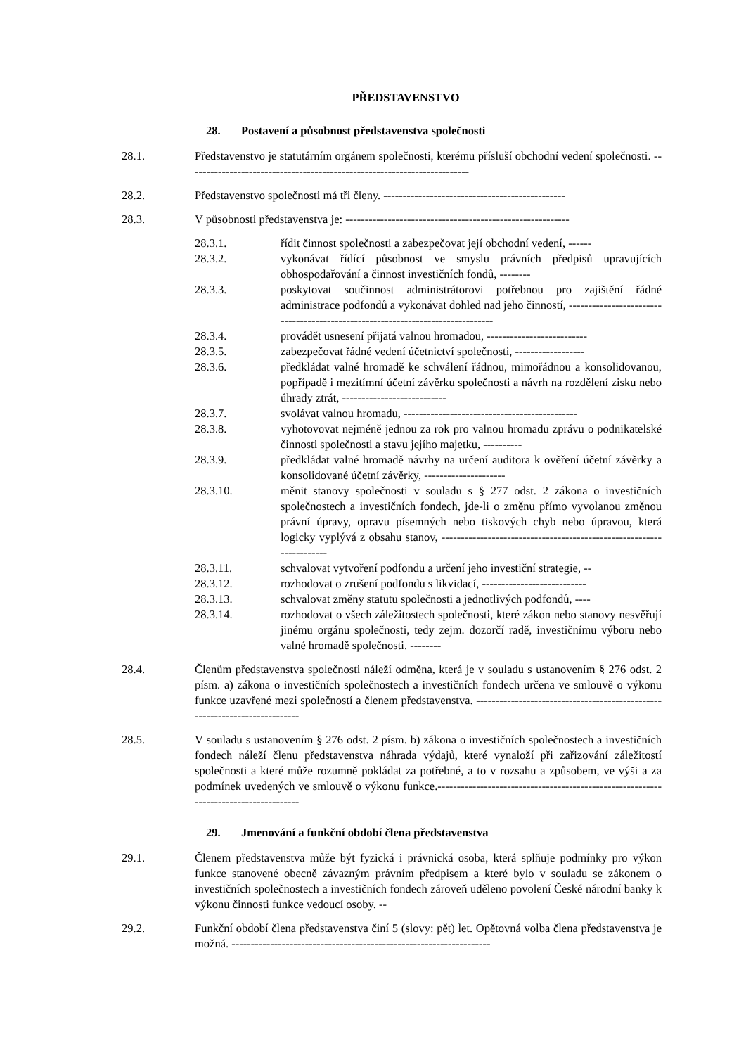PŘEDSTAVENSTVO
28. Postavení a působnost představenstva společnosti
28.1. Představenstvo je statutárním orgánem společnosti, kterému přísluší obchodní vedení společnosti. -------------------------------------------------------------------------
28.2. Představenstvo společnosti má tři členy. -----------------------------------------------
28.3. V působnosti představenstva je: ----------------------------------------------------------
28.3.1. řídit činnost společnosti a zabezpečovat její obchodní vedení, ------
28.3.2. vykonávat řídící působnost ve smyslu právních předpisů upravujících obhospodařování a činnost investičních fondů, --------
28.3.3. poskytovat součinnost administrátorovi potřebnou pro zajištění řádné administrace podfondů a vykonávat dohled nad jeho činností, -------------------------------------------------------------------------------
28.3.4. provádět usnesení přijatá valnou hromadou, --------------------------
28.3.5. zabezpečovat řádné vedení účetnictví společnosti, ------------------
28.3.6. předkládat valné hromadě ke schválení řádnou, mimořádnou a konsolidovanou, popřípadě i mezitímní účetní závěrku společnosti a návrh na rozdělení zisku nebo úhrady ztrát, ---------------------------
28.3.7. svolávat valnou hromadu, ---------------------------------------------
28.3.8. vyhotovovat nejméně jednou za rok pro valnou hromadu zprávu o podnikatelské činnosti společnosti a stavu jejího majetku, ----------
28.3.9. předkládat valné hromadě návrhy na určení auditora k ověření účetní závěrky a konsolidované účetní závěrky, ---------------------
28.3.10. měnit stanovy společnosti v souladu s § 277 odst. 2 zákona o investičních společnostech a investičních fondech, jde-li o změnu přímo vyvolanou změnou právní úpravy, opravu písemných nebo tiskových chyb nebo úpravou, která logicky vyplývá z obsahu stanov, ---------------------------------------------------------------------
28.3.11. schvalovat vytvoření podfondu a určení jeho investiční strategie, --
28.3.12. rozhodovat o zrušení podfondu s likvidací, ---------------------------
28.3.13. schvalovat změny statutu společnosti a jednotlivých podfondů, ----
28.3.14. rozhodovat o všech záležitostech společnosti, které zákon nebo stanovy nesvěřují jinému orgánu společnosti, tedy zejm. dozorčí radě, investičnímu výboru nebo valné hromadě společnosti. --------
28.4. Členům představenstva společnosti náleží odměna, která je v souladu s ustanovením § 276 odst. 2 písm. a) zákona o investičních společnostech a investičních fondech určena ve smlouvě o výkonu funkce uzavřené mezi společností a členem představenstva. ---------------------------------------------------------------------------
28.5. V souladu s ustanovením § 276 odst. 2 písm. b) zákona o investičních společnostech a investičních fondech náleží členu představenstva náhrada výdajů, které vynaloží při zařizování záležitostí společnosti a které může rozumně pokládat za potřebné, a to v rozsahu a způsobem, ve výši a za podmínek uvedených ve smlouvě o výkonu funkce.-------------------------------------------------------------------------------------
29. Jmenování a funkční období člena představenstva
29.1. Členem představenstva může být fyzická i právnická osoba, která splňuje podmínky pro výkon funkce stanovené obecně závazným právním předpisem a které bylo v souladu se zákonem o investičních společnostech a investičních fondech zároveň uděleno povolení České národní banky k výkonu činnosti funkce vedoucí osoby. --
29.2. Funkční období člena představenstva činí 5 (slovy: pět) let. Opětovná volba člena představenstva je možná. -------------------------------------------------------------------